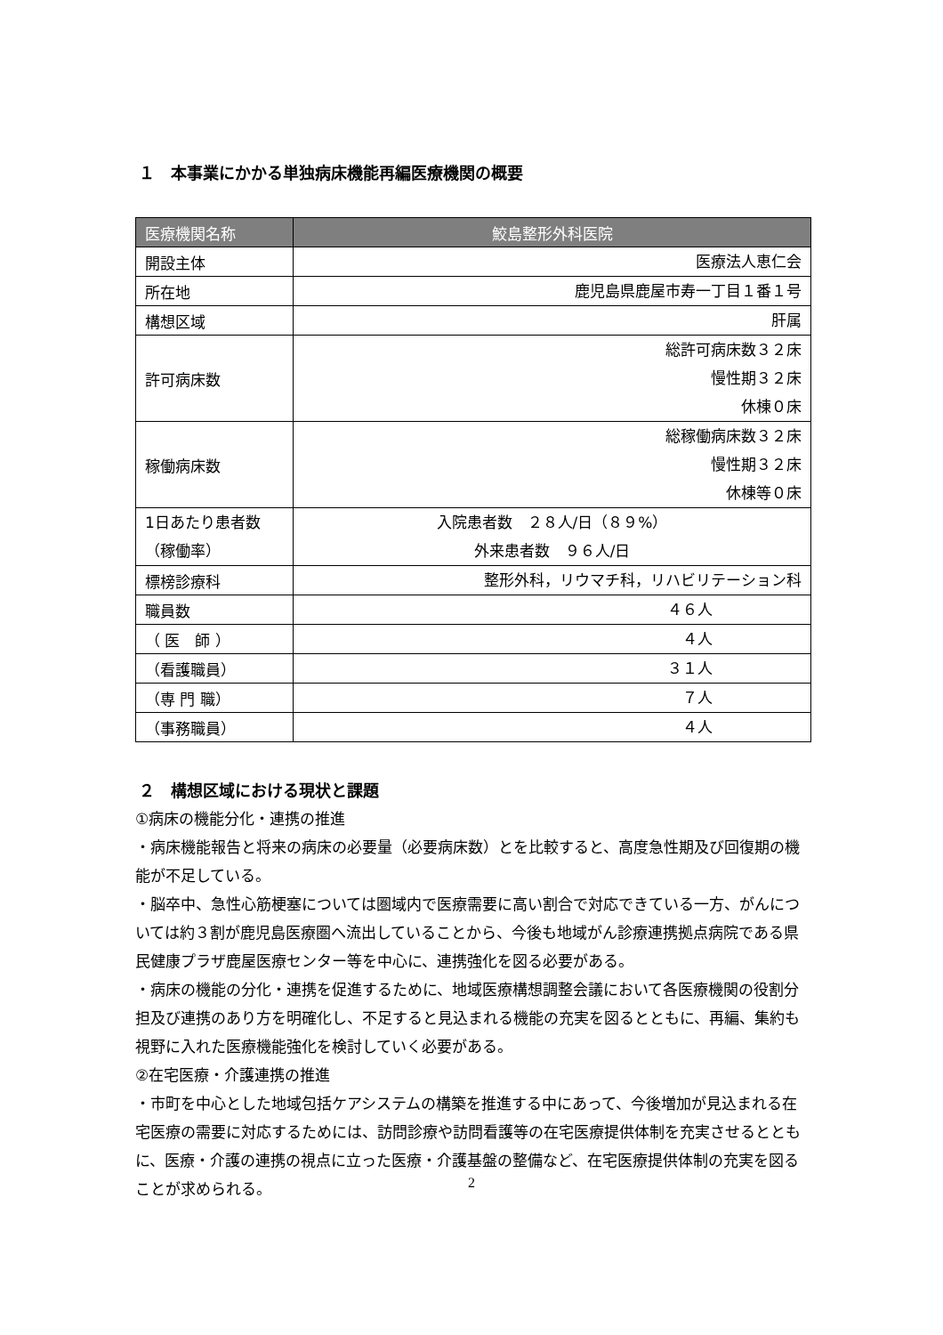１　本事業にかかる単独病床機能再編医療機関の概要
| 医療機関名称 | 鮫島整形外科医院 |
| --- | --- |
| 開設主体 | 医療法人恵仁会 |
| 所在地 | 鹿児島県鹿屋市寿一丁目１番１号 |
| 構想区域 | 肝属 |
| 許可病床数 | 総許可病床数３２床 慢性期３２床 休棟０床 |
| 稼働病床数 | 総稼働病床数３２床 慢性期３２床 休棟等０床 |
| 1日あたり患者数 （稼働率） | 入院患者数 ２８人/日（８９%） 外来患者数 ９６人/日 |
| 標榜診療科 | 整形外科，リウマチ科，リハビリテーション科 |
| 職員数 | ４６人 |
| （ 医 師 ） | ４人 |
| （看護職員） | ３１人 |
| （専 門 職） | ７人 |
| （事務職員） | ４人 |
２　構想区域における現状と課題
①病床の機能分化・連携の推進
・病床機能報告と将来の病床の必要量（必要病床数）とを比較すると、高度急性期及び回復期の機能が不足している。
・脳卒中、急性心筋梗塞については圏域内で医療需要に高い割合で対応できている一方、がんについては約３割が鹿児島医療圏へ流出していることから、今後も地域がん診療連携拠点病院である県民健康プラザ鹿屋医療センター等を中心に、連携強化を図る必要がある。
・病床の機能の分化・連携を促進するために、地域医療構想調整会議において各医療機関の役割分担及び連携のあり方を明確化し、不足すると見込まれる機能の充実を図るとともに、再編、集約も視野に入れた医療機能強化を検討していく必要がある。
②在宅医療・介護連携の推進
・市町を中心とした地域包括ケアシステムの構築を推進する中にあって、今後増加が見込まれる在宅医療の需要に対応するためには、訪問診療や訪問看護等の在宅医療提供体制を充実させるとともに、医療・介護の連携の視点に立った医療・介護基盤の整備など、在宅医療提供体制の充実を図ることが求められる。
2